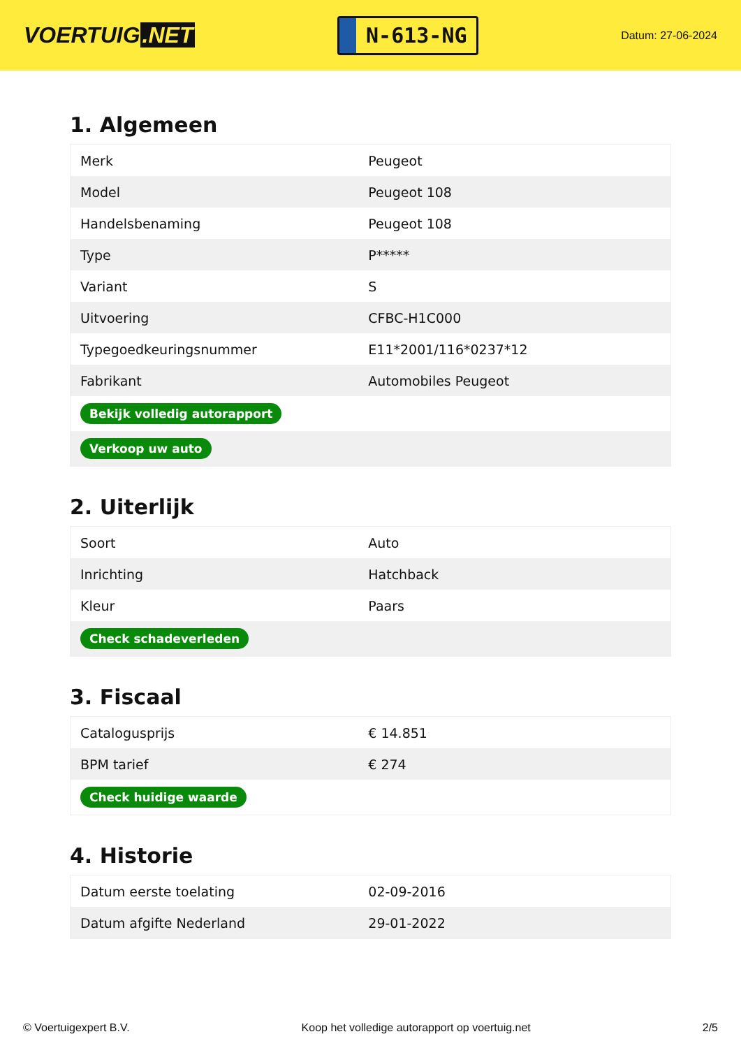VOERTUIG.NET
N-613-NG
Datum: 27-06-2024
1. Algemeen
| Merk | Peugeot |
| Model | Peugeot 108 |
| Handelsbenaming | Peugeot 108 |
| Type | P***** |
| Variant | S |
| Uitvoering | CFBC-H1C000 |
| Typegoedkeuringsnummer | E11*2001/116*0237*12 |
| Fabrikant | Automobiles Peugeot |
| Bekijk volledig autorapport | |
| Verkoop uw auto | |
2. Uiterlijk
| Soort | Auto |
| Inrichting | Hatchback |
| Kleur | Paars |
| Check schadeverleden | |
3. Fiscaal
| Catalogusprijs | € 14.851 |
| BPM tarief | € 274 |
| Check huidige waarde | |
4. Historie
| Datum eerste toelating | 02-09-2016 |
| Datum afgifte Nederland | 29-01-2022 |
© Voertuigexpert B.V. Koop het volledige autorapport op voertuig.net 2/5